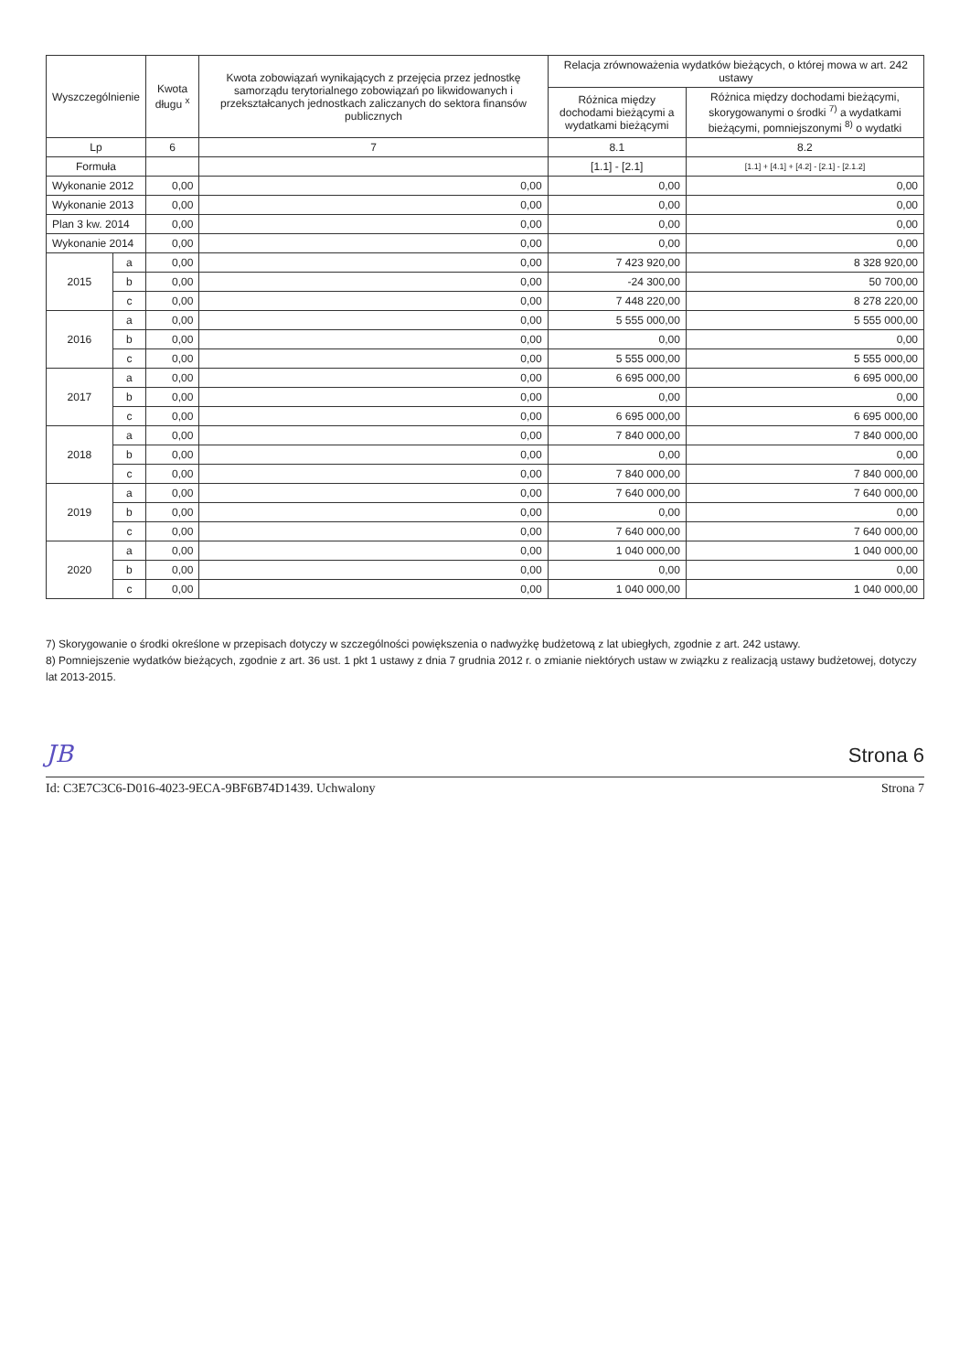| Wyszczególnienie | | Kwota długu <sup>x</sup> | Kwota zobowiązań wynikających z przejęcia przez jednostkę samorządu terytorialnego zobowiązań po likwidowanych i przekształcanych jednostkach zaliczanych do sektora finansów publicznych | Relacja zrównoważenia wydatków bieżących, o której mowa w art. 242 ustawy | |
| --- | --- | --- | --- | --- | --- |
| | | | | Różnica między dochodami bieżącymi a wydatkami bieżącymi | Różnica między dochodami bieżącymi, skorygowanymi o środki <sup>7)</sup> a wydatkami bieżącymi, pomniejszonymi <sup>8)</sup> o wydatki |
| Lp | | 6 | 7 | 8.1 | 8.2 |
| Formuła | | | | [1.1] - [2.1] | [1.1] + [4.1] + [4.2] - [2.1] - [2.1.2] |
| Wykonanie 2012 | | 0,00 | 0,00 | 0,00 | 0,00 |
| Wykonanie 2013 | | 0,00 | 0,00 | 0,00 | 0,00 |
| Plan 3 kw. 2014 | | 0,00 | 0,00 | 0,00 | 0,00 |
| Wykonanie 2014 | | 0,00 | 0,00 | 0,00 | 0,00 |
| 2015 | a | 0,00 | 0,00 | 7 423 920,00 | 8 328 920,00 |
| | b | 0,00 | 0,00 | -24 300,00 | 50 700,00 |
| | c | 0,00 | 0,00 | 7 448 220,00 | 8 278 220,00 |
| 2016 | a | 0,00 | 0,00 | 5 555 000,00 | 5 555 000,00 |
| | b | 0,00 | 0,00 | 0,00 | 0,00 |
| | c | 0,00 | 0,00 | 5 555 000,00 | 5 555 000,00 |
| 2017 | a | 0,00 | 0,00 | 6 695 000,00 | 6 695 000,00 |
| | b | 0,00 | 0,00 | 0,00 | 0,00 |
| | c | 0,00 | 0,00 | 6 695 000,00 | 6 695 000,00 |
| 2018 | a | 0,00 | 0,00 | 7 840 000,00 | 7 840 000,00 |
| | b | 0,00 | 0,00 | 0,00 | 0,00 |
| | c | 0,00 | 0,00 | 7 840 000,00 | 7 840 000,00 |
| 2019 | a | 0,00 | 0,00 | 7 640 000,00 | 7 640 000,00 |
| | b | 0,00 | 0,00 | 0,00 | 0,00 |
| | c | 0,00 | 0,00 | 7 640 000,00 | 7 640 000,00 |
| 2020 | a | 0,00 | 0,00 | 1 040 000,00 | 1 040 000,00 |
| | b | 0,00 | 0,00 | 0,00 | 0,00 |
| | c | 0,00 | 0,00 | 1 040 000,00 | 1 040 000,00 |
7) Skorygowanie o środki określone w przepisach dotyczy w szczególności powiększenia o nadwyżkę budżetową z lat ubiegłych, zgodnie z art. 242 ustawy.
8) Pomniejszenie wydatków bieżących, zgodnie z art. 36 ust. 1 pkt 1 ustawy z dnia 7 grudnia 2012 r. o zmianie niektórych ustaw w związku z realizacją ustawy budżetowej, dotyczy lat 2013-2015.
JB Strona 6
Id: C3E7C3C6-D016-4023-9ECA-9BF6B74D1439. Uchwalony Strona 7